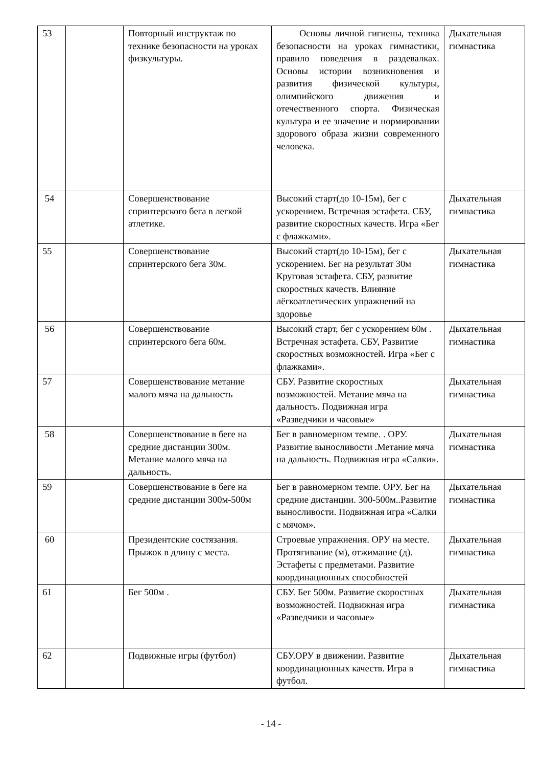| 53 | | Повторный инструктаж по технике безопасности на уроках физкультуры. | Основы личной гигиены, техника безопасности на уроках гимнастики, правило поведения в раздевалках. Основы истории возникновения и развития физической культуры, олимпийского движения и отечественного спорта. Физическая культура и ее значение и нормировании здорового образа жизни современного человека. | Дыхательная гимнастика |
| 54 | | Совершенствование спринтерского бега в легкой атлетике. | Высокий старт(до 10-15м), бег с ускорением. Встречная эстафета. СБУ, развитие скоростных качеств. Игра «Бег с флажками». | Дыхательная гимнастика |
| 55 | | Совершенствование спринтерского бега 30м. | Высокий старт(до 10-15м), бег с ускорением. Бег на результат 30м Круговая эстафета. СБУ, развитие скоростных качеств. Влияние лёгкоатлетических упражнений на здоровье | Дыхательная гимнастика |
| 56 | | Совершенствование спринтерского бега 60м. | Высокий старт, бег с ускорением 60м . Встречная эстафета. СБУ, Развитие скоростных возможностей. Игра «Бег с флажками». | Дыхательная гимнастика |
| 57 | | Совершенствование метание малого мяча на дальность | СБУ. Развитие скоростных возможностей. Метание мяча на дальность. Подвижная игра «Разведчики и часовые» | Дыхательная гимнастика |
| 58 | | Совершенствование в беге на средние дистанции 300м. Метание малого мяча на дальность. | Бег в равномерном темпе. . ОРУ. Развитие выносливости .Метание мяча на дальность. Подвижная игра «Салки». | Дыхательная гимнастика |
| 59 | | Совершенствование в беге на средние дистанции 300м-500м | Бег в равномерном темпе. ОРУ. Бег на средние дистанции. 300-500м..Развитие выносливости. Подвижная игра «Салки с мячом». | Дыхательная гимнастика |
| 60 | | Президентские состязания. Прыжок в длину с места. | Строевые упражнения. ОРУ на месте. Протягивание (м), отжимание (д). Эстафеты с предметами. Развитие координационных способностей | Дыхательная гимнастика |
| 61 | | Бег 500м . | СБУ. Бег 500м. Развитие скоростных возможностей. Подвижная игра «Разведчики и часовые» | Дыхательная гимнастика |
| 62 | | Подвижные игры (футбол) | СБУ.ОРУ в движении. Развитие координационных качеств. Игра в футбол. | Дыхательная гимнастика |
- 14 -